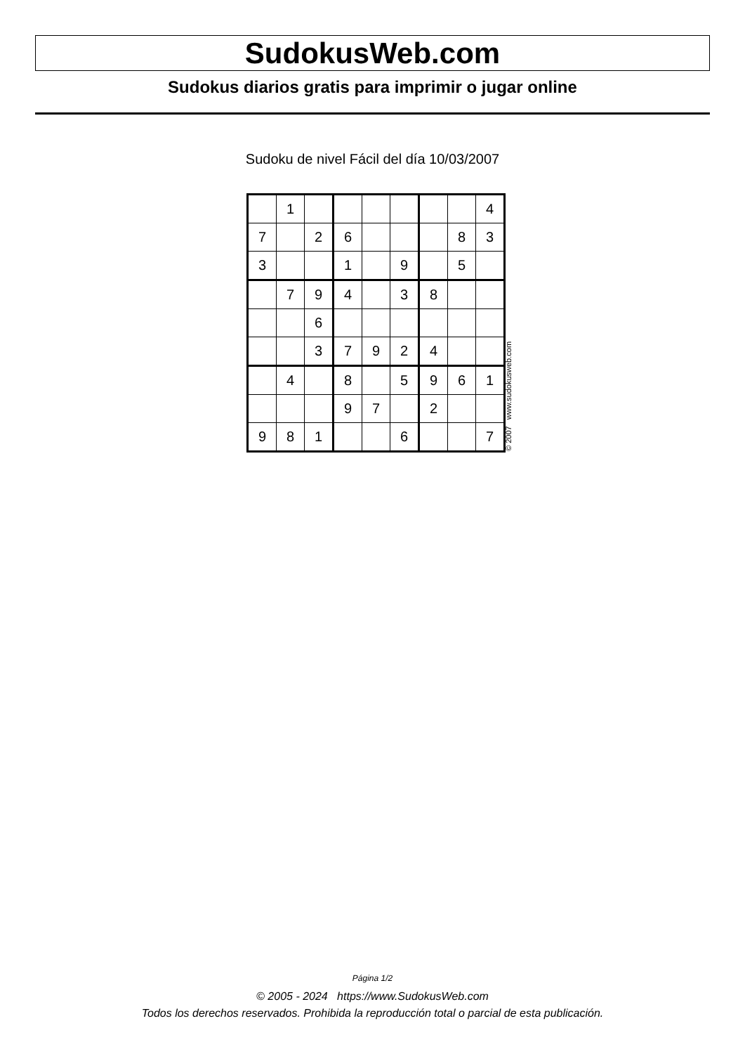SudokusWeb.com
Sudokus diarios gratis para imprimir o jugar online
Sudoku de nivel Fácil del día 10/03/2007
| | 1 | | | | | | | 4 |
| 7 | | 2 | 6 | | | | 8 | 3 |
| 3 | | | 1 | | 9 | | 5 | |
| | 7 | 9 | 4 | | 3 | 8 | | |
| | | 6 | | | | | | |
| | | 3 | 7 | 9 | 2 | 4 | | |
| | 4 | | 8 | | 5 | 9 | 6 | 1 |
| | | | 9 | 7 | | 2 | | |
| 9 | 8 | 1 | | | 6 | | | 7 |
© 2007 www.sudokusweb.com
Página 1/2
© 2005 - 2024 https://www.SudokusWeb.com
Todos los derechos reservados. Prohibida la reproducción total o parcial de esta publicación.